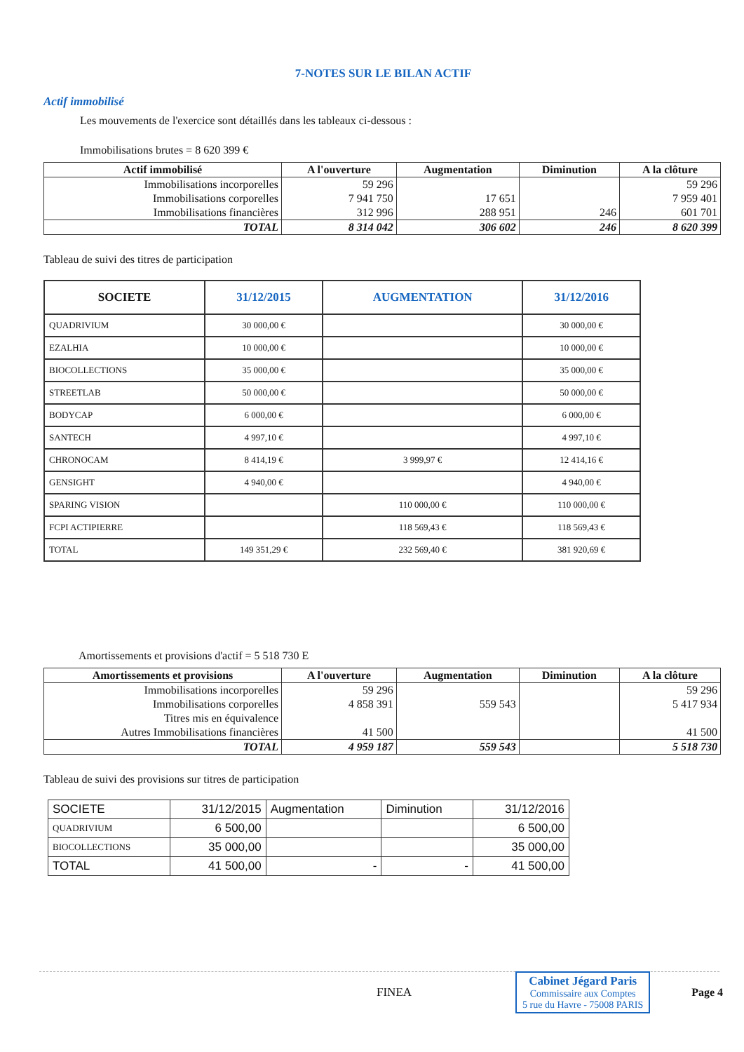7-NOTES SUR LE BILAN ACTIF
Actif immobilisé
Les mouvements de l'exercice sont détaillés dans les tableaux ci-dessous :
Immobilisations brutes = 8 620 399 €
| Actif immobilisé | A l'ouverture | Augmentation | Diminution | A la clôture |
| --- | --- | --- | --- | --- |
| Immobilisations incorporelles | 59 296 | | | 59 296 |
| Immobilisations corporelles | 7 941 750 | 17 651 | | 7 959 401 |
| Immobilisations financières | 312 996 | 288 951 | 246 | 601 701 |
| TOTAL | 8 314 042 | 306 602 | 246 | 8 620 399 |
Tableau de suivi des titres de participation
| SOCIETE | 31/12/2015 | AUGMENTATION | 31/12/2016 |
| --- | --- | --- | --- |
| QUADRIVIUM | 30 000,00 € | | 30 000,00 € |
| EZALHIA | 10 000,00 € | | 10 000,00 € |
| BIOCOLLECTIONS | 35 000,00 € | | 35 000,00 € |
| STREETLAB | 50 000,00 € | | 50 000,00 € |
| BODYCAP | 6 000,00 € | | 6 000,00 € |
| SANTECH | 4 997,10 € | | 4 997,10 € |
| CHRONOCAM | 8 414,19 € | 3 999,97 € | 12 414,16 € |
| GENSIGHT | 4 940,00 € | | 4 940,00 € |
| SPARING VISION | | 110 000,00 € | 110 000,00 € |
| FCPI ACTIPIERRE | | 118 569,43 € | 118 569,43 € |
| TOTAL | 149 351,29 € | 232 569,40 € | 381 920,69 € |
Amortissements et provisions d'actif = 5 518 730 E
| Amortissements et provisions | A l'ouverture | Augmentation | Diminution | A la clôture |
| --- | --- | --- | --- | --- |
| Immobilisations incorporelles | 59 296 | | | 59 296 |
| Immobilisations corporelles | 4 858 391 | 559 543 | | 5 417 934 |
| Titres mis en équivalence | | | | |
| Autres Immobilisations financières | 41 500 | | | 41 500 |
| TOTAL | 4 959 187 | 559 543 | | 5 518 730 |
Tableau de suivi des provisions sur titres de participation
| SOCIETE | 31/12/2015 | Augmentation | Diminution | 31/12/2016 |
| QUADRIVIUM | 6 500,00 | | | 6 500,00 |
| BIOCOLLECTIONS | 35 000,00 | | | 35 000,00 |
| TOTAL | 41 500,00 | - | - | 41 500,00 |
FINEA
Cabinet Jégard Paris
Commissaire aux Comptes
5 rue du Havre - 75008 PARIS
Page 4